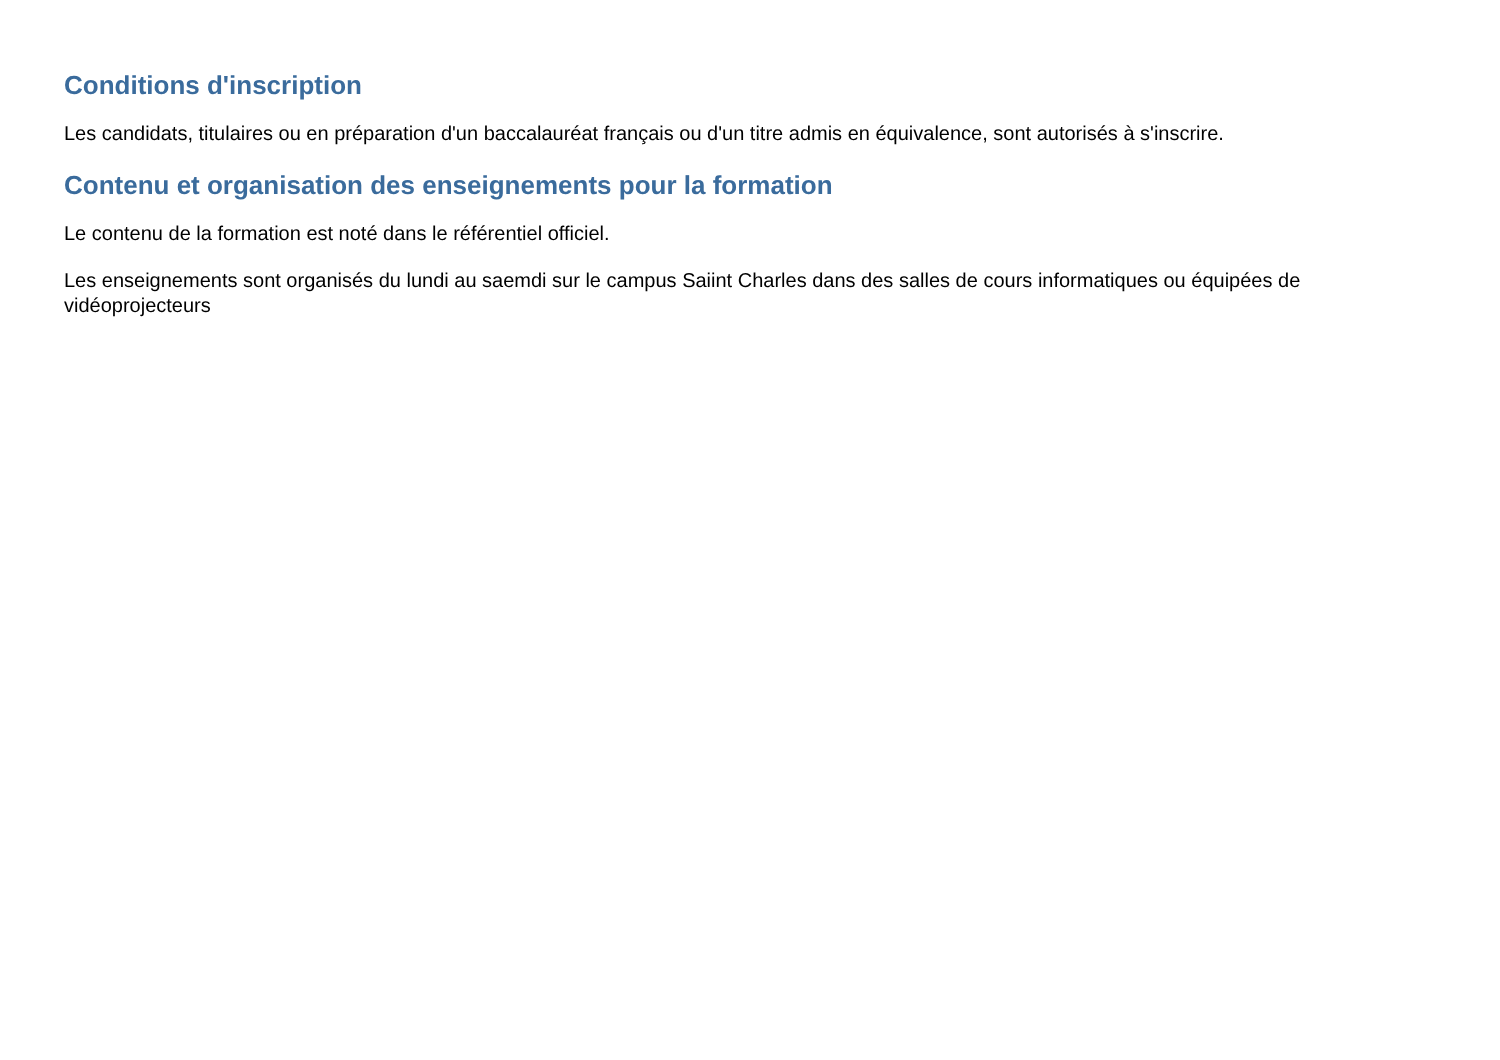Conditions d'inscription
Les candidats, titulaires ou en préparation d'un baccalauréat français ou d'un titre admis en équivalence, sont autorisés à s'inscrire.
Contenu et organisation des enseignements pour la formation
Le contenu de la formation est noté dans le référentiel officiel.
Les enseignements sont organisés du lundi au saemdi sur le campus Saiint Charles dans des salles de cours informatiques ou équipées de vidéoprojecteurs